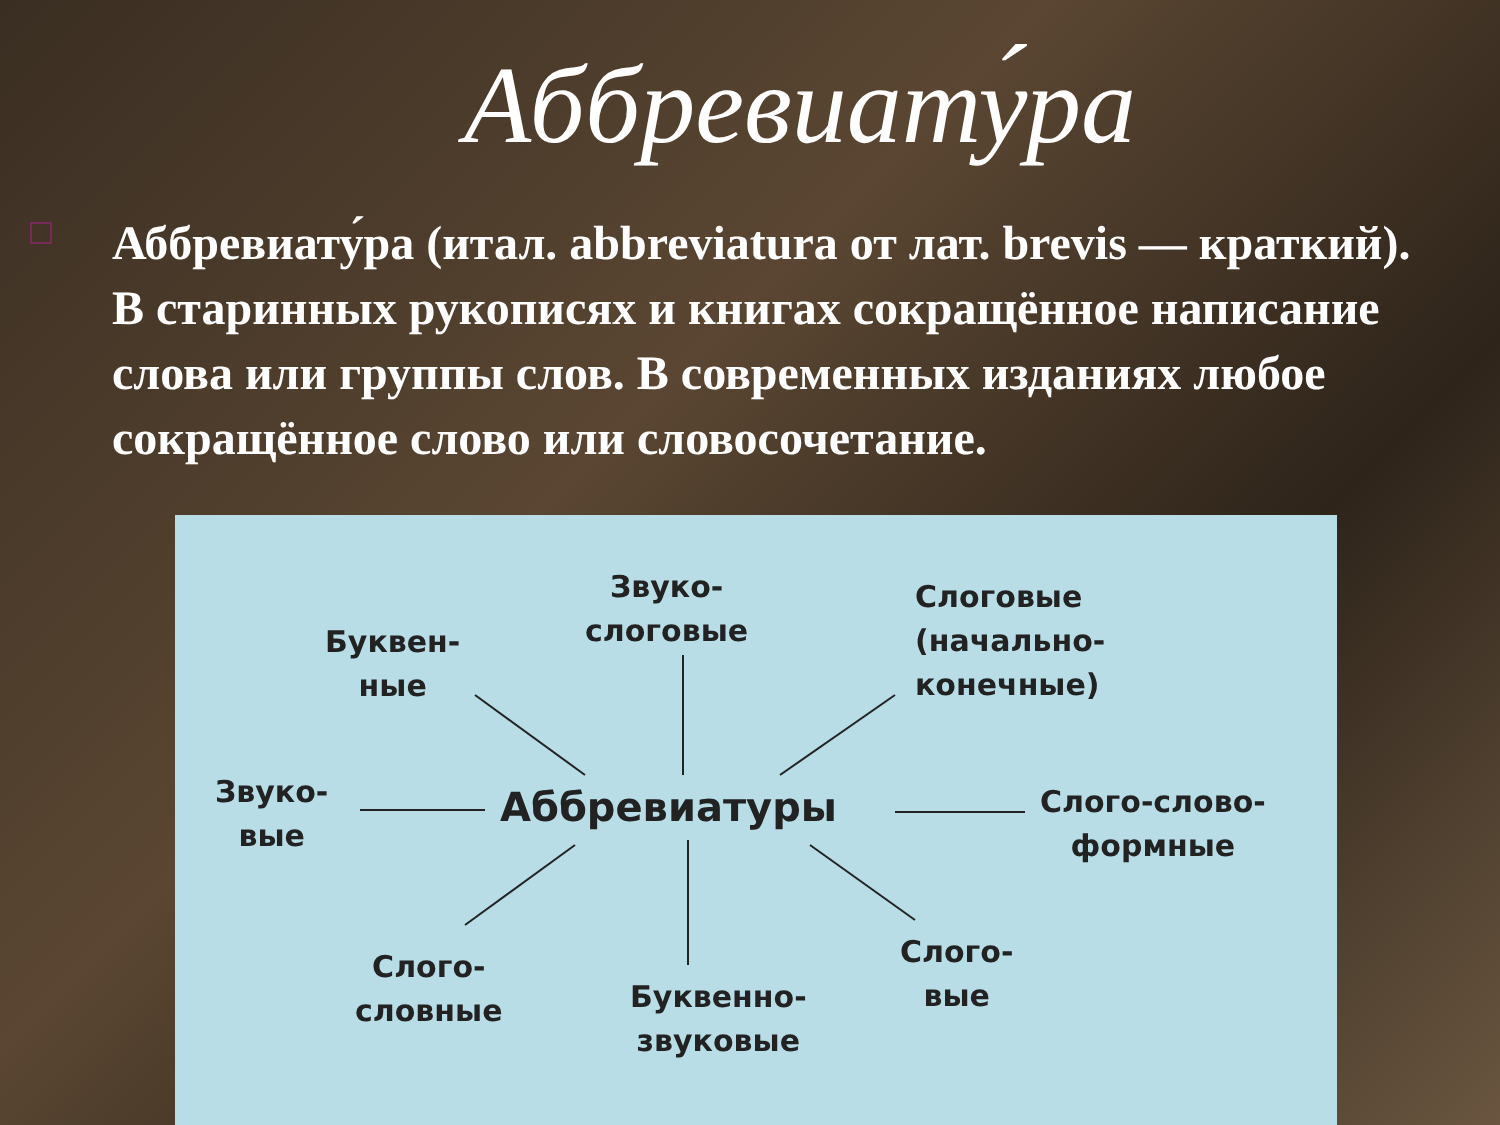Аббревиату́ра
Аббревиату́ра (итал. abbreviatura от лат. brevis — краткий). В старинных рукописях и книгах сокращённое написание слова или группы слов. В современных изданиях любое сокращённое слово или словосочетание.
Буквен-
ные
Звуко-
слоговые
Слоговые
(начально-
конечные)
Звуко-
вые
Аббревиатуры
Слого-слово-
формные
Слого-
словные
Буквенно-
звуковые
Слого-
вые